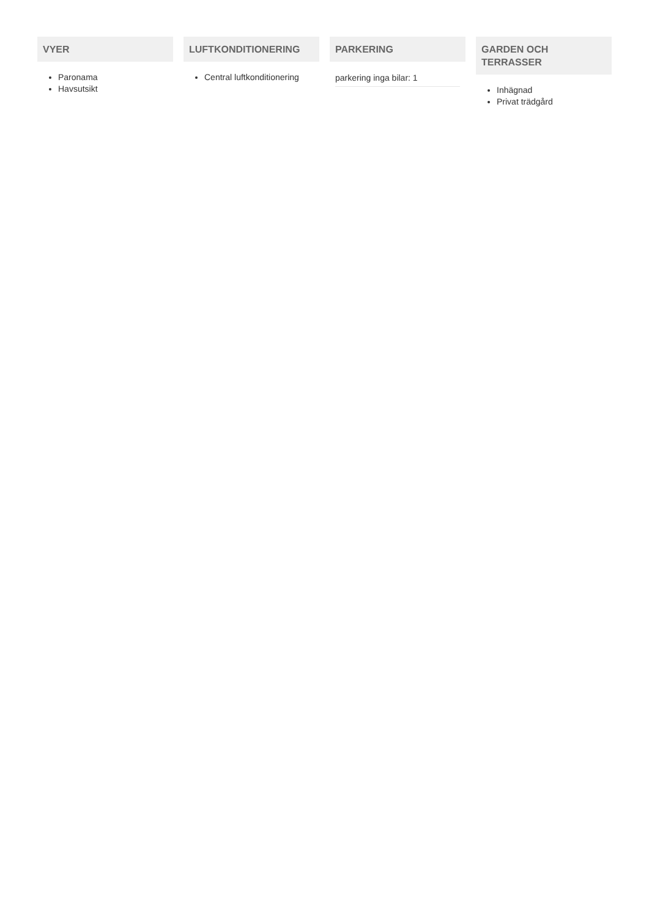VYER
Paronama
Havsutsikt
LUFTKONDITIONERING
Central luftkonditionering
PARKERING
parkering inga bilar: 1
GARDEN OCH TERRASSER
Inhägnad
Privat trädgård